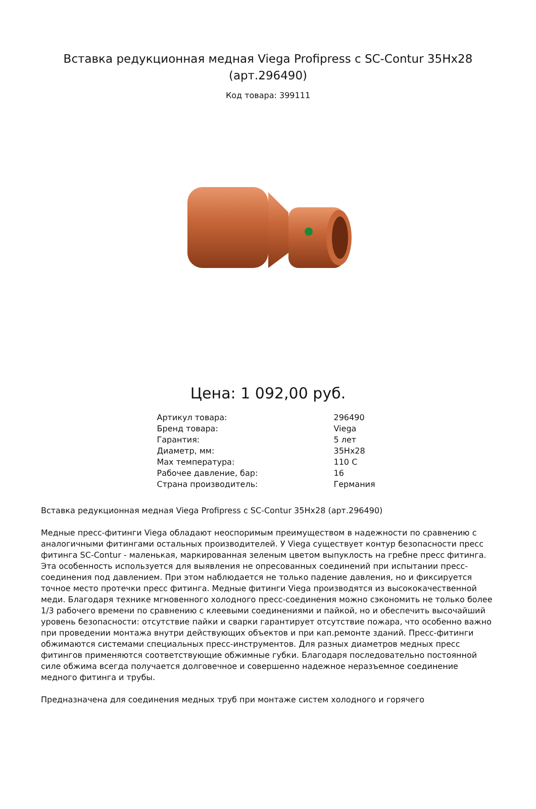Вставка редукционная медная Viega Profipress с SC-Contur 35Hx28 (арт.296490)
Код товара: 399111
Цена: 1 092,00 руб.
| Артикул товара: | 296490 |
| Бренд товара: | Viega |
| Гарантия: | 5 лет |
| Диаметр, мм: | 35Hx28 |
| Max температура: | 110 C |
| Рабочее давление, бар: | 16 |
| Страна производитель: | Германия |
Вставка редукционная медная Viega Profipress с SC-Contur 35Hx28 (арт.296490)
Медные пресс-фитинги Viega обладают неоспоримым преимуществом в надежности по сравнению с аналогичными фитингами остальных производителей. У Viega существует контур безопасности пресс фитинга SC-Contur - маленькая, маркированная зеленым цветом выпуклость на гребне пресс фитинга. Эта особенность используется для выявления не опресованных соединений при испытании пресс-соединения под давлением. При этом наблюдается не только падение давления, но и фиксируется точное место протечки пресс фитинга. Медные фитинги Viega производятся из высококачественной меди. Благодаря технике мгновенного холодного пресс-соединения можно сэкономить не только более 1/3 рабочего времени по сравнению с клеевыми соединениями и пайкой, но и обеспечить высочайший уровень безопасности: отсутствие пайки и сварки гарантирует отсутствие пожара, что особенно важно при проведении монтажа внутри действующих объектов и при кап.ремонте зданий. Пресс-фитинги обжимаются системами специальных пресс-инструментов. Для разных диаметров медных пресс фитингов применяются соответствующие обжимные губки. Благодаря последовательно постоянной силе обжима всегда получается долговечное и совершенно надежное неразъемное соединение медного фитинга и трубы.
Предназначена для соединения медных труб при монтаже систем холодного и горячего